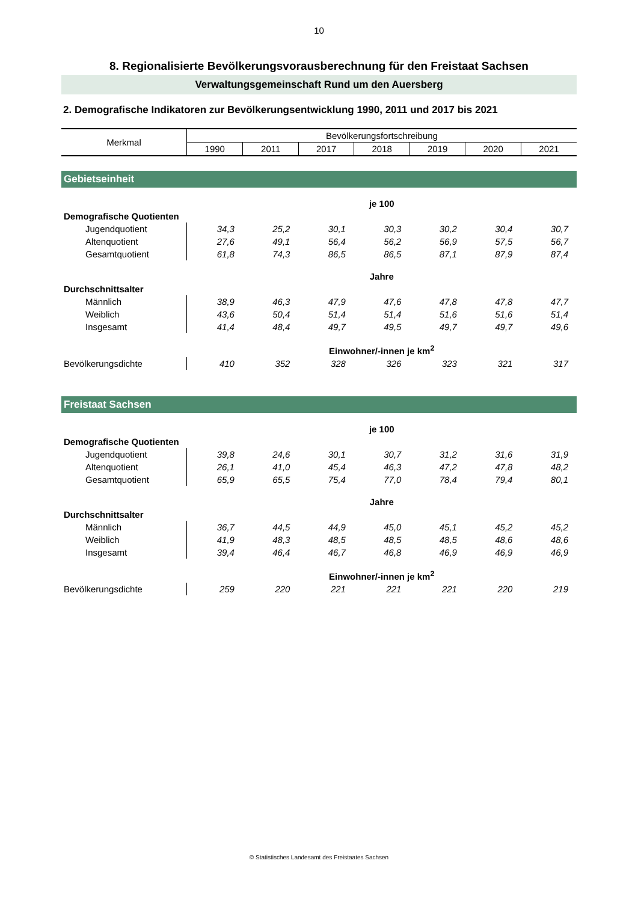10
8. Regionalisierte Bevölkerungsvorausberechnung für den Freistaat Sachsen
Verwaltungsgemeinschaft Rund um den Auersberg
2. Demografische Indikatoren zur Bevölkerungsentwicklung 1990, 2011 und 2017 bis 2021
| Merkmal | Bevölkerungsfortschreibung | | | | | | |
| --- | --- | --- | --- | --- | --- | --- | --- |
| | 1990 | 2011 | 2017 | 2018 | 2019 | 2020 | 2021 |
| Gebietseinheit | | | | | | | |
| | je 100 | | | | | | |
| Demografische Quotienten | | | | | | | |
| Jugendquotient | 34,3 | 25,2 | 30,1 | 30,3 | 30,2 | 30,4 | 30,7 |
| Altenquotient | 27,6 | 49,1 | 56,4 | 56,2 | 56,9 | 57,5 | 56,7 |
| Gesamtquotient | 61,8 | 74,3 | 86,5 | 86,5 | 87,1 | 87,9 | 87,4 |
| | Jahre | | | | | | |
| Durchschnittsalter | | | | | | | |
| Männlich | 38,9 | 46,3 | 47,9 | 47,6 | 47,8 | 47,8 | 47,7 |
| Weiblich | 43,6 | 50,4 | 51,4 | 51,4 | 51,6 | 51,6 | 51,4 |
| Insgesamt | 41,4 | 48,4 | 49,7 | 49,5 | 49,7 | 49,7 | 49,6 |
| | Einwohner/-innen je km<sup>2</sup> | | | | | | |
| Bevölkerungsdichte | 410 | 352 | 328 | 326 | 323 | 321 | 317 |
| Freistaat Sachsen | | | | | | | |
| | je 100 | | | | | | |
| Demografische Quotienten | | | | | | | |
| Jugendquotient | 39,8 | 24,6 | 30,1 | 30,7 | 31,2 | 31,6 | 31,9 |
| Altenquotient | 26,1 | 41,0 | 45,4 | 46,3 | 47,2 | 47,8 | 48,2 |
| Gesamtquotient | 65,9 | 65,5 | 75,4 | 77,0 | 78,4 | 79,4 | 80,1 |
| | Jahre | | | | | | |
| Durchschnittsalter | | | | | | | |
| Männlich | 36,7 | 44,5 | 44,9 | 45,0 | 45,1 | 45,2 | 45,2 |
| Weiblich | 41,9 | 48,3 | 48,5 | 48,5 | 48,5 | 48,6 | 48,6 |
| Insgesamt | 39,4 | 46,4 | 46,7 | 46,8 | 46,9 | 46,9 | 46,9 |
| | Einwohner/-innen je km<sup>2</sup> | | | | | | |
| Bevölkerungsdichte | 259 | 220 | 221 | 221 | 221 | 220 | 219 |
© Statistisches Landesamt des Freistaates Sachsen